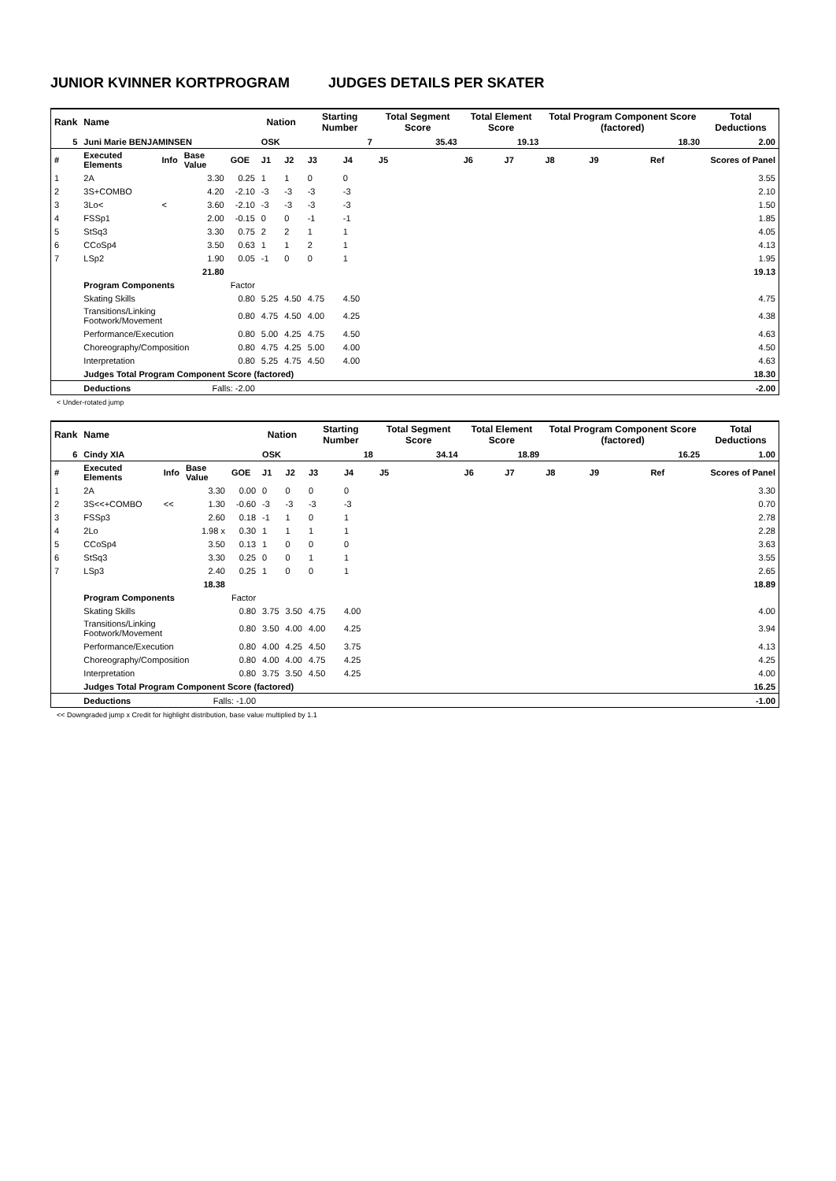JUNIOR KVINNER KORTPROGRAM JUDGES DETAILS PER SKATER
| Rank | Name | | | | Nation | | Starting Number | | Total Segment Score | Total Element Score | | Total Program Component Score (factored) | | | | Total Deductions |
| --- | --- | --- | --- | --- | --- | --- | --- | --- | --- | --- | --- | --- | --- | --- | --- | --- |
| 5 | Juni Marie BENJAMINSEN | | | | OSK | | 7 | | 35.43 | 19.13 | | 18.30 | | | | 2.00 |
| # | Executed Elements | Info | Base Value | GOE | J1 | J2 | J3 | J4 | J5 | J6 | J7 | J8 | J9 | | Ref | Scores of Panel |
| 1 | 2A | | 3.30 | 0.25 | 1 | 1 | 0 | 0 | | | | | | | | 3.55 |
| 2 | 3S+COMBO | | 4.20 | -2.10 | -3 | -3 | -3 | -3 | | | | | | | | 2.10 |
| 3 | 3Lo< | < | 3.60 | -2.10 | -3 | -3 | -3 | -3 | | | | | | | | 1.50 |
| 4 | FSSp1 | | 2.00 | -0.15 | 0 | 0 | -1 | -1 | | | | | | | | 1.85 |
| 5 | StSq3 | | 3.30 | 0.75 | 2 | 2 | 1 | 1 | | | | | | | | 4.05 |
| 6 | CCoSp4 | | 3.50 | 0.63 | 1 | 1 | 2 | 1 | | | | | | | | 4.13 |
| 7 | LSp2 | | 1.90 | 0.05 | -1 | 0 | 0 | 1 | | | | | | | | 1.95 |
| | | | 21.80 | | | | | | | | | | | | | 19.13 |
| | Program Components | | | Factor | | | | | | | | | | | | |
| | Skating Skills | | | 0.80 | 5.25 | 4.50 | 4.75 | 4.50 | | | | | | | | 4.75 |
| | Transitions/Linking Footwork/Movement | | | 0.80 | 4.75 | 4.50 | 4.00 | 4.25 | | | | | | | | 4.38 |
| | Performance/Execution | | | 0.80 | 5.00 | 4.25 | 4.75 | 4.50 | | | | | | | | 4.63 |
| | Choreography/Composition | | | 0.80 | 4.75 | 4.25 | 5.00 | 4.00 | | | | | | | | 4.50 |
| | Interpretation | | | 0.80 | 5.25 | 4.75 | 4.50 | 4.00 | | | | | | | | 4.63 |
| | Judges Total Program Component Score (factored) | | | | | | | | | | | | | | | 18.30 |
| | Deductions | | Falls: -2.00 | | | | | | | | | | | | | -2.00 |
< Under-rotated jump
| Rank | Name | | | | Nation | | Starting Number | | Total Segment Score | Total Element Score | | Total Program Component Score (factored) | | | | Total Deductions |
| --- | --- | --- | --- | --- | --- | --- | --- | --- | --- | --- | --- | --- | --- | --- | --- | --- |
| 6 | Cindy XIA | | | | OSK | | 18 | | 34.14 | 18.89 | | 16.25 | | | | 1.00 |
| # | Executed Elements | Info | Base Value | GOE | J1 | J2 | J3 | J4 | J5 | J6 | J7 | J8 | J9 | | Ref | Scores of Panel |
| 1 | 2A | | 3.30 | 0.00 | 0 | 0 | 0 | 0 | | | | | | | | 3.30 |
| 2 | 3S<<+COMBO | << | 1.30 | -0.60 | -3 | -3 | -3 | -3 | | | | | | | | 0.70 |
| 3 | FSSp3 | | 2.60 | 0.18 | -1 | 1 | 0 | 1 | | | | | | | | 2.78 |
| 4 | 2Lo | | 1.98 x | 0.30 | 1 | 1 | 1 | 1 | | | | | | | | 2.28 |
| 5 | CCoSp4 | | 3.50 | 0.13 | 1 | 0 | 0 | 0 | | | | | | | | 3.63 |
| 6 | StSq3 | | 3.30 | 0.25 | 0 | 0 | 1 | 1 | | | | | | | | 3.55 |
| 7 | LSp3 | | 2.40 | 0.25 | 1 | 0 | 0 | 1 | | | | | | | | 2.65 |
| | | | 18.38 | | | | | | | | | | | | | 18.89 |
| | Program Components | | | Factor | | | | | | | | | | | | |
| | Skating Skills | | | 0.80 | 3.75 | 3.50 | 4.75 | 4.00 | | | | | | | | 4.00 |
| | Transitions/Linking Footwork/Movement | | | 0.80 | 3.50 | 4.00 | 4.00 | 4.25 | | | | | | | | 3.94 |
| | Performance/Execution | | | 0.80 | 4.00 | 4.25 | 4.50 | 3.75 | | | | | | | | 4.13 |
| | Choreography/Composition | | | 0.80 | 4.00 | 4.00 | 4.75 | 4.25 | | | | | | | | 4.25 |
| | Interpretation | | | 0.80 | 3.75 | 3.50 | 4.50 | 4.25 | | | | | | | | 4.00 |
| | Judges Total Program Component Score (factored) | | | | | | | | | | | | | | | 16.25 |
| | Deductions | | Falls: -1.00 | | | | | | | | | | | | | -1.00 |
<< Downgraded jump x Credit for highlight distribution, base value multiplied by 1.1